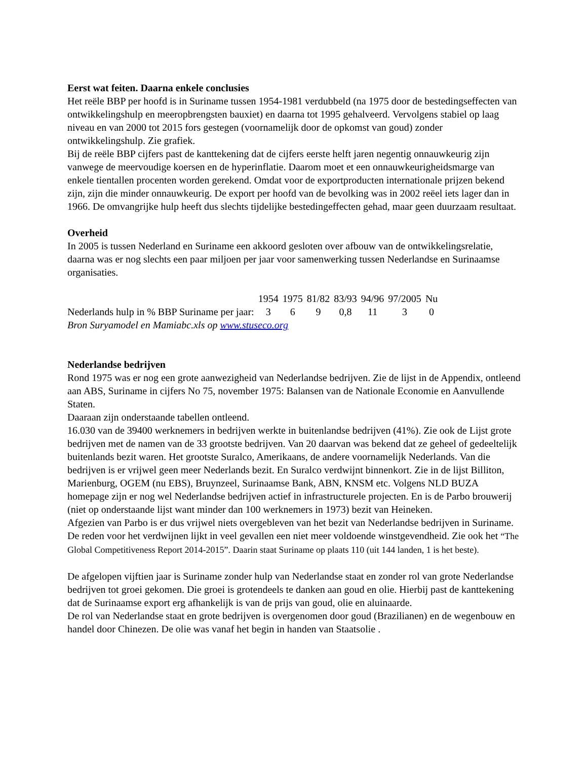Eerst wat feiten. Daarna enkele conclusies
Het reële BBP per hoofd is in Suriname tussen 1954-1981 verdubbeld (na 1975 door de bestedingseffecten van ontwikkelingshulp en meeropbrengsten bauxiet) en daarna tot 1995 gehalveerd. Vervolgens stabiel op laag niveau en van 2000 tot 2015 fors gestegen (voornamelijk door de opkomst van goud) zonder ontwikkelingshulp. Zie grafiek.
Bij de reële BBP cijfers past de kanttekening dat de cijfers eerste helft jaren negentig onnauwkeurig zijn vanwege de meervoudige koersen en de hyperinflatie. Daarom moet et een onnauwkeurigheidsmarge van enkele tientallen procenten worden gerekend. Omdat voor de exportproducten internationale prijzen bekend zijn, zijn die minder onnauwkeurig. De export per hoofd van de bevolking was in 2002 reëel iets lager dan in 1966. De omvangrijke hulp heeft dus slechts tijdelijke bestedingeffecten gehad, maar geen duurzaam resultaat.
Overheid
In 2005 is tussen Nederland en Suriname een akkoord gesloten over afbouw van de ontwikkelingsrelatie, daarna was er nog slechts een paar miljoen per jaar voor samenwerking tussen Nederlandse en Surinaamse organisaties.
| | 1954 | 1975 | 81/82 | 83/93 | 94/96 | 97/2005 | Nu |
| --- | --- | --- | --- | --- | --- | --- | --- |
| Nederlands hulp in % BBP Suriname per jaar: | 3 | 6 | 9 | 0,8 | 11 | 3 | 0 |
Bron Suryamodel en Mamiabc.xls op www.stuseco.org
Nederlandse bedrijven
Rond 1975 was er nog een grote aanwezigheid van Nederlandse bedrijven. Zie de lijst in de Appendix, ontleend aan ABS, Suriname in cijfers No 75, november 1975: Balansen van de Nationale Economie en Aanvullende Staten.
Daaraan zijn onderstaande tabellen ontleend.
16.030 van de 39400 werknemers in bedrijven werkte in buitenlandse bedrijven (41%). Zie ook de Lijst grote bedrijven met de namen van de 33 grootste bedrijven. Van 20 daarvan was bekend dat ze geheel of gedeeltelijk buitenlands bezit waren. Het grootste Suralco, Amerikaans, de andere voornamelijk Nederlands. Van die bedrijven is er vrijwel geen meer Nederlands bezit. En Suralco verdwijnt binnenkort. Zie in de lijst Billiton, Marienburg, OGEM (nu EBS), Bruynzeel, Surinaamse Bank, ABN, KNSM etc. Volgens NLD BUZA homepage zijn er nog wel Nederlandse bedrijven actief in infrastructurele projecten. En is de Parbo brouwerij (niet op onderstaande lijst want minder dan 100 werknemers in 1973) bezit van Heineken.
Afgezien van Parbo is er dus vrijwel niets overgebleven van het bezit van Nederlandse bedrijven in Suriname. De reden voor het verdwijnen lijkt in veel gevallen een niet meer voldoende winstgevendheid. Zie ook het “The Global Competitiveness Report 2014-2015”. Daarin staat Suriname op plaats 110 (uit 144 landen, 1 is het beste).
De afgelopen vijftien jaar is Suriname zonder hulp van Nederlandse staat en zonder rol van grote Nederlandse bedrijven tot groei gekomen. Die groei is grotendeels te danken aan goud en olie. Hierbij past de kanttekening dat de Surinaamse export erg afhankelijk is van de prijs van goud, olie en aluinaarde.
De rol van Nederlandse staat en grote bedrijven is overgenomen door goud (Brazilianen) en de wegenbouw en handel door Chinezen. De olie was vanaf het begin in handen van Staatsolie .